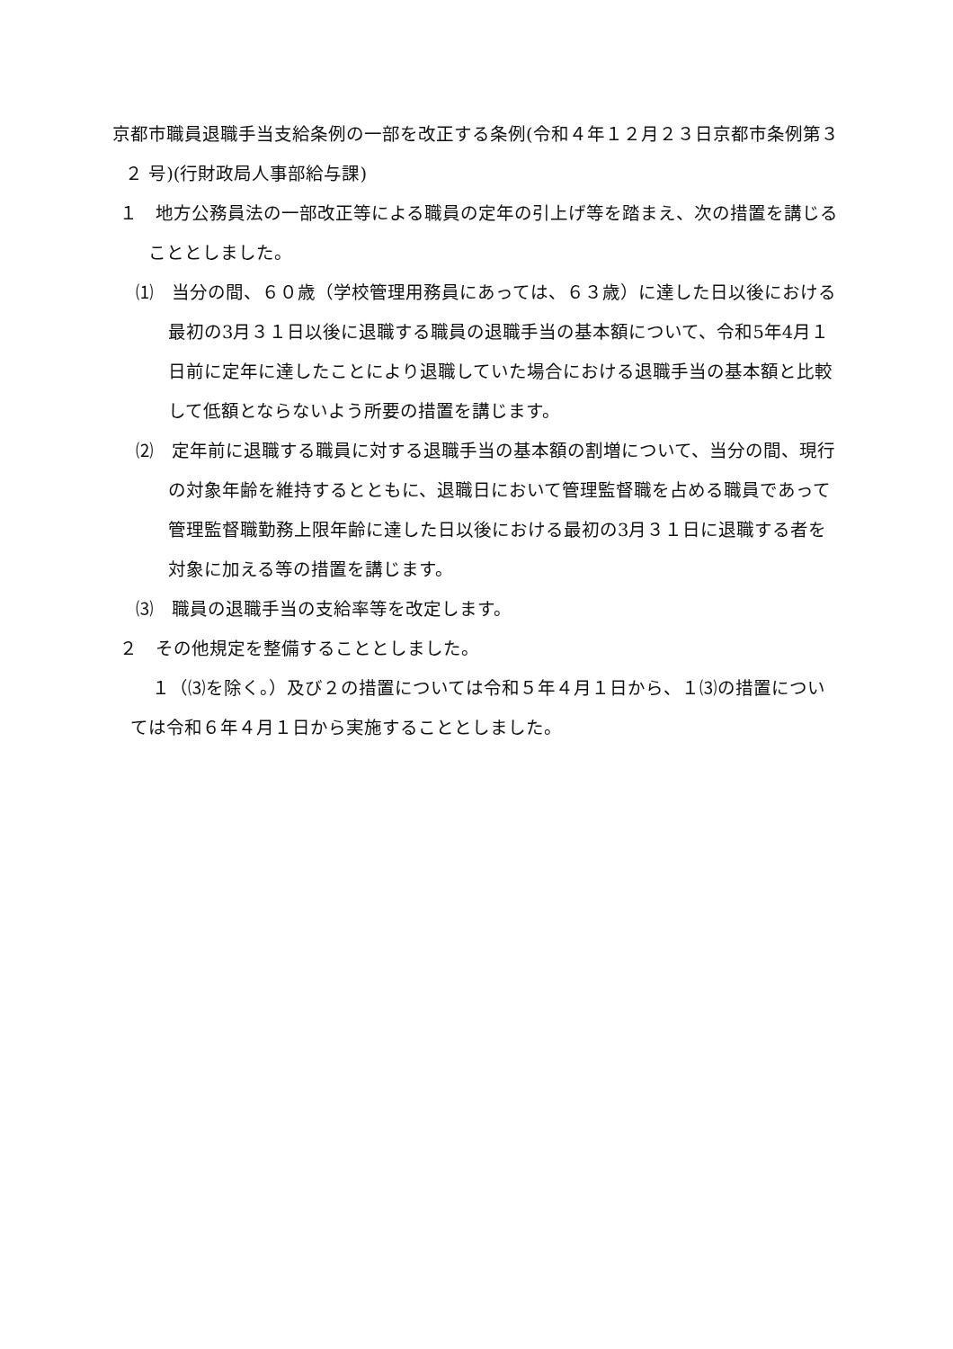京都市職員退職手当支給条例の一部を改正する条例(令和４年１２月２３日京都市条例第３２ 号)(行財政局人事部給与課)
１　地方公務員法の一部改正等による職員の定年の引上げ等を踏まえ、次の措置を講じることとしました。
⑴　当分の間、６０歳（学校管理用務員にあっては、６３歳）に達した日以後における最初の3月３１日以後に退職する職員の退職手当の基本額について、令和5年4月１日前に定年に達したことにより退職していた場合における退職手当の基本額と比較して低額とならないよう所要の措置を講じます。
⑵　定年前に退職する職員に対する退職手当の基本額の割増について、当分の間、現行の対象年齢を維持するとともに、退職日において管理監督職を占める職員であって管理監督職勤務上限年齢に達した日以後における最初の3月３１日に退職する者を対象に加える等の措置を講じます。
⑶　職員の退職手当の支給率等を改定します。
２　その他規定を整備することとしました。
１（⑶を除く。）及び２の措置については令和５年４月１日から、１⑶の措置については令和６年４月１日から実施することとしました。